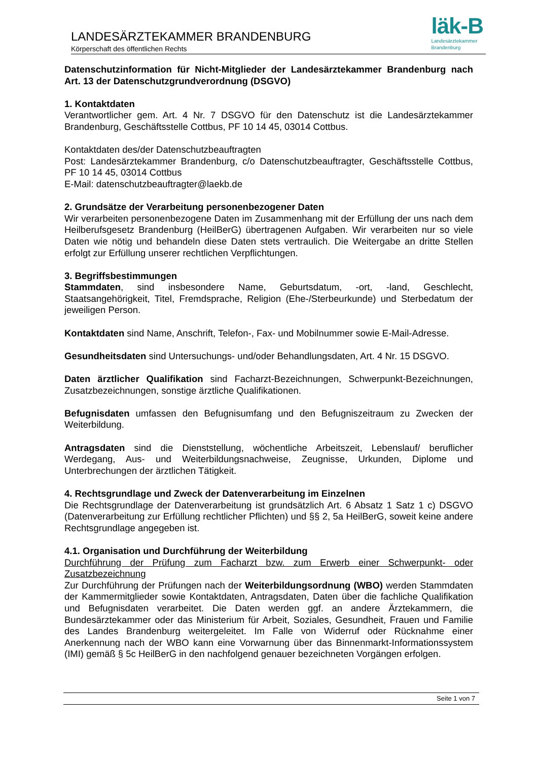LANDESÄRZTEKAMMER BRANDENBURG
Körperschaft des öffentlichen Rechts
läk-B
Landesärztekammer
Brandenburg
Datenschutzinformation für Nicht-Mitglieder der Landesärztekammer Brandenburg nach Art. 13 der Datenschutzgrundverordnung (DSGVO)
1. Kontaktdaten
Verantwortlicher gem. Art. 4 Nr. 7 DSGVO für den Datenschutz ist die Landesärztekammer Brandenburg, Geschäftsstelle Cottbus, PF 10 14 45, 03014 Cottbus.
Kontaktdaten des/der Datenschutzbeauftragten
Post: Landesärztekammer Brandenburg, c/o Datenschutzbeauftragter, Geschäftsstelle Cottbus, PF 10 14 45, 03014 Cottbus
E-Mail: datenschutzbeauftragter@laekb.de
2. Grundsätze der Verarbeitung personenbezogener Daten
Wir verarbeiten personenbezogene Daten im Zusammenhang mit der Erfüllung der uns nach dem Heilberufsgesetz Brandenburg (HeilBerG) übertragenen Aufgaben. Wir verarbeiten nur so viele Daten wie nötig und behandeln diese Daten stets vertraulich. Die Weitergabe an dritte Stellen erfolgt zur Erfüllung unserer rechtlichen Verpflichtungen.
3. Begriffsbestimmungen
Stammdaten, sind insbesondere Name, Geburtsdatum, -ort, -land, Geschlecht, Staatsangehörigkeit, Titel, Fremdsprache, Religion (Ehe-/Sterbeurkunde) und Sterbedatum der jeweiligen Person.
Kontaktdaten sind Name, Anschrift, Telefon-, Fax- und Mobilnummer sowie E-Mail-Adresse.
Gesundheitsdaten sind Untersuchungs- und/oder Behandlungsdaten, Art. 4 Nr. 15 DSGVO.
Daten ärztlicher Qualifikation sind Facharzt-Bezeichnungen, Schwerpunkt-Bezeichnungen, Zusatzbezeichnungen, sonstige ärztliche Qualifikationen.
Befugnisdaten umfassen den Befugnisumfang und den Befugniszeitraum zu Zwecken der Weiterbildung.
Antragsdaten sind die Dienststellung, wöchentliche Arbeitszeit, Lebenslauf/ beruflicher Werdegang, Aus- und Weiterbildungsnachweise, Zeugnisse, Urkunden, Diplome und Unterbrechungen der ärztlichen Tätigkeit.
4. Rechtsgrundlage und Zweck der Datenverarbeitung im Einzelnen
Die Rechtsgrundlage der Datenverarbeitung ist grundsätzlich Art. 6 Absatz 1 Satz 1 c) DSGVO (Datenverarbeitung zur Erfüllung rechtlicher Pflichten) und §§ 2, 5a HeilBerG, soweit keine andere Rechtsgrundlage angegeben ist.
4.1. Organisation und Durchführung der Weiterbildung
Durchführung der Prüfung zum Facharzt bzw. zum Erwerb einer Schwerpunkt- oder Zusatzbezeichnung
Zur Durchführung der Prüfungen nach der Weiterbildungsordnung (WBO) werden Stammdaten der Kammermitglieder sowie Kontaktdaten, Antragsdaten, Daten über die fachliche Qualifikation und Befugnisdaten verarbeitet. Die Daten werden ggf. an andere Ärztekammern, die Bundesärztekammer oder das Ministerium für Arbeit, Soziales, Gesundheit, Frauen und Familie des Landes Brandenburg weitergeleitet. Im Falle von Widerruf oder Rücknahme einer Anerkennung nach der WBO kann eine Vorwarnung über das Binnenmarkt-Informationssystem (IMI) gemäß § 5c HeilBerG in den nachfolgend genauer bezeichneten Vorgängen erfolgen.
Seite 1 von 7